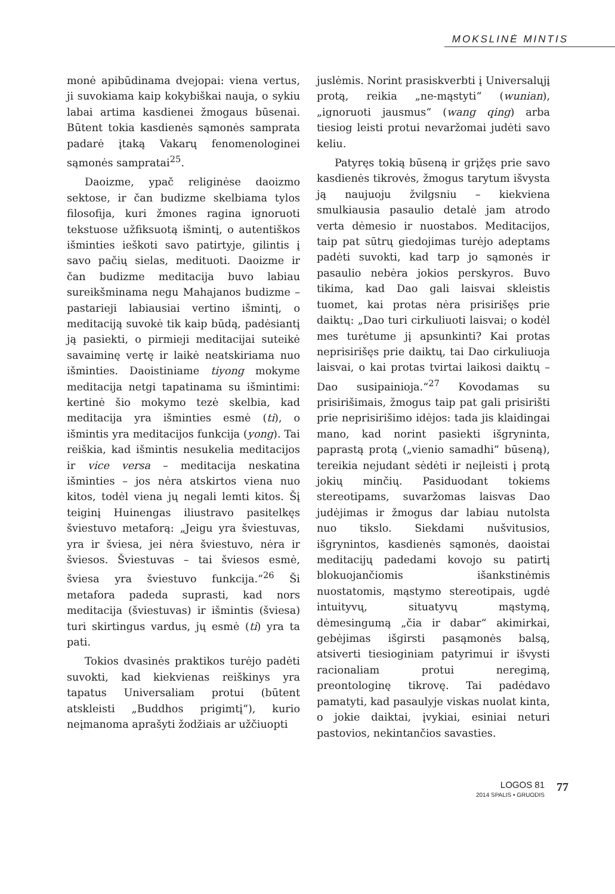MOKSLINĖ MINTIS
monė apibūdinama dvejopai: viena vertus, ji suvokiama kaip kokybiškai nauja, o sykiu labai artima kasdienei žmogaus būsenai. Būtent tokia kasdienės sąmonės samprata padarė įtaką Vakarų fenomenologinei sąmonės sampratai<sup>25</sup>.
Daoizme, ypač religinėse daoizmo sektose, ir čan budizme skelbiama tylos filosofija, kuri žmones ragina ignoruoti tekstuose užfiksuotą išmintį, o autentiškos išminties ieškoti savo patirtyje, gilintis į savo pačių sielas, medituoti. Daoizme ir čan budizme meditacija buvo labiau sureikšminama negu Mahajanos budizme – pastarieji labiausiai vertino išmintį, o meditaciją suvokė tik kaip būdą, padėsiantį ją pasiekti, o pirmieji meditacijai suteikė savaiminę vertę ir laikė neatskiriama nuo išminties. Daoistiniame tiyong mokyme meditacija netgi tapatinama su išmintimi: kertinė šio mokymo tezė skelbia, kad meditacija yra išminties esmė (ti), o išmintis yra meditacijos funkcija (yong). Tai reiškia, kad išmintis nesukelia meditacijos ir vice versa – meditacija neskatina išminties – jos nėra atskirtos viena nuo kitos, todėl viena jų negali lemti kitos. Šį teiginį Huinengas iliustravo pasitelkęs šviestuvo metaforą: „Jeigu yra šviestuvas, yra ir šviesa, jei nėra šviestuvo, nėra ir šviesos. Šviestuvas – tai šviesos esmė, šviesa yra šviestuvo funkcija.“<sup>26</sup> Ši metafora padeda suprasti, kad nors meditacija (šviestuvas) ir išmintis (šviesa) turi skirtingus vardus, jų esmė (ti) yra ta pati.
Tokios dvasinės praktikos turėjo padėti suvokti, kad kiekvienas reiškinys yra tapatus Universaliam protui (būtent atskleisti „Buddhos prigimtį“), kurio neįmanoma aprašyti žodžiais ar užčiuopti
juslėmis. Norint prasiskverbti į Universalųjį protą, reikia „ne-mąstyti“ (wunian), „ignoruoti jausmus“ (wang qing) arba tiesiog leisti protui nevaržomai judėti savo keliu.
Patyręs tokią būseną ir grįžęs prie savo kasdienės tikrovės, žmogus tarytum išvysta ją naujuoju žvilgsniu – kiekviena smulkiausia pasaulio detalė jam atrodo verta dėmesio ir nuostabos. Meditacijos, taip pat sūtrų giedojimas turėjo adeptams padėti suvokti, kad tarp jo sąmonės ir pasaulio nebėra jokios perskyros. Buvo tikima, kad Dao gali laisvai skleistis tuomet, kai protas nėra prisirišęs prie daiktų: „Dao turi cirkuliuoti laisvai; o kodėl mes turėtume jį apsunkinti? Kai protas neprisirišęs prie daiktų, tai Dao cirkuliuoja laisvai, o kai protas tvirtai laikosi daiktų – Dao susipainioja.“<sup>27</sup> Kovodamas su prisirišimais, žmogus taip pat gali prisirišti prie neprisirišimo idėjos: tada jis klaidingai mano, kad norint pasiekti išgryninta, paprastą protą („vienio samadhi“ būseną), tereikia nejudant sėdėti ir neįleisti į protą jokių minčių. Pasiduodant tokiems stereotipams, suvaržomas laisvas Dao judėjimas ir žmogus dar labiau nutolsta nuo tikslo. Siekdami nušvitusios, išgrynintos, kasdienės sąmonės, daoistai meditacijų padedami kovojo su patirtį blokuojančiomis išankstinėmis nuostatomis, mąstymo stereotipais, ugdė intuityvų, situatyvų mąstymą, dėmesingumą „čia ir dabar“ akimirkai, gebėjimas išgirsti pasąmonės balsą, atsiverti tiesioginiam patyrimui ir išvysti racionaliam protui neregimą, preontologinę tikrovę. Tai padėdavo pamatyti, kad pasaulyje viskas nuolat kinta, o jokie daiktai, įvykiai, esiniai neturi pastovios, nekintančios savasties.
LOGOS 81
2014 SPALIS • GRUODIS
77